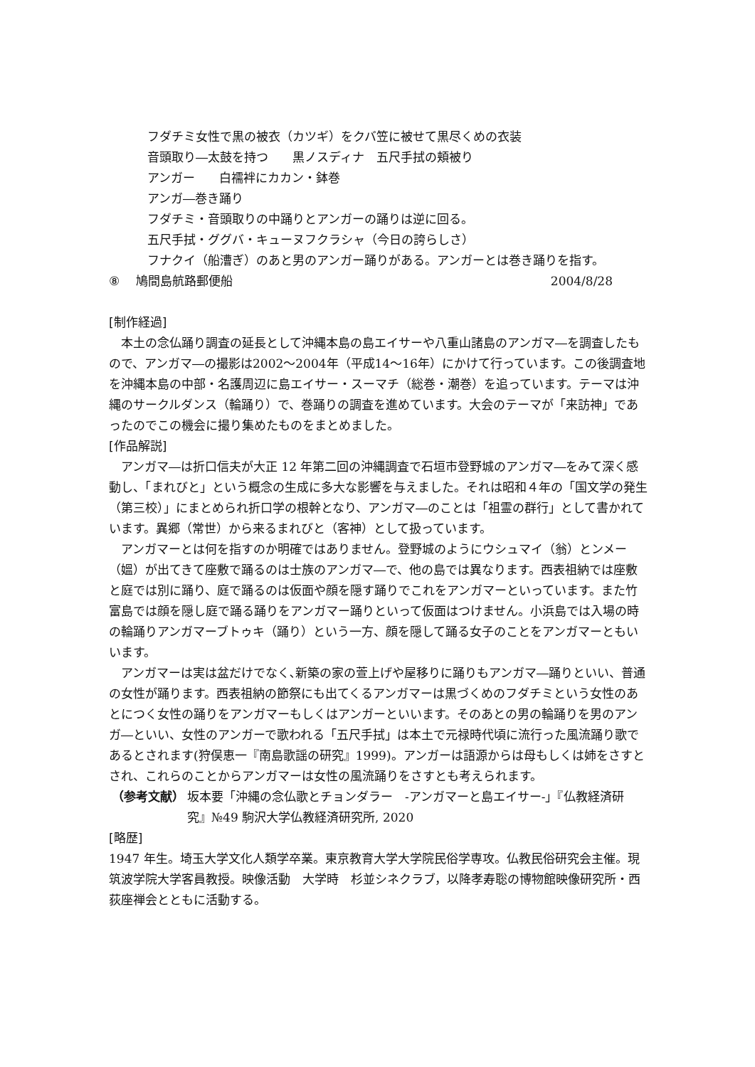フダチミ女性で黒の被衣（カツギ）をクバ笠に被せて黒尽くめの衣装
音頭取り―太鼓を持つ　　黒ノスディナ　五尺手拭の頬被り
アンガー　　白襦袢にカカン・鉢巻
アンガ―巻き踊り
フダチミ・音頭取りの中踊りとアンガーの踊りは逆に回る。
五尺手拭・ググバ・キューヌフクラシャ（今日の誇らしさ）
フナクイ（船漕ぎ）のあと男のアンガー踊りがある。アンガーとは巻き踊りを指す。
⑧　 鳩間島航路郵便船 2004/8/28
[制作経過]
本土の念仏踊り調査の延長として沖縄本島の島エイサーや八重山諸島のアンガマ―を調査したもので、アンガマ―の撮影は2002～2004年（平成14～16年）にかけて行っています。この後調査地を沖縄本島の中部・名護周辺に島エイサー・スーマチ（総巻・潮巻）を追っています。テーマは沖縄のサークルダンス（輪踊り）で、巻踊りの調査を進めています。大会のテーマが「来訪神」であったのでこの機会に撮り集めたものをまとめました。
[作品解説]
アンガマ―は折口信夫が大正 12 年第二回の沖縄調査で石垣市登野城のアンガマ―をみて深く感動し、「まれびと」という概念の生成に多大な影響を与えました。それは昭和４年の「国文学の発生（第三校）」にまとめられ折口学の根幹となり、アンガマ―のことは「祖霊の群行」として書かれています。異郷（常世）から来るまれびと（客神）として扱っています。
アンガマーとは何を指すのか明確ではありません。登野城のようにウシュマイ（翁）とンメー（媼）が出てきて座敷で踊るのは士族のアンガマ―で、他の島では異なります。西表祖納では座敷と庭では別に踊り、庭で踊るのは仮面や顔を隠す踊りでこれをアンガマーといっています。また竹富島では顔を隠し庭で踊る踊りをアンガマー踊りといって仮面はつけません。小浜島では入場の時の輪踊りアンガマーブトゥキ（踊り）という一方、顔を隠して踊る女子のことをアンガマーともいいます。
アンガマーは実は盆だけでなく､新築の家の萱上げや屋移りに踊りもアンガマ―踊りといい、普通の女性が踊ります。西表祖納の節祭にも出てくるアンガマーは黒づくめのフダチミという女性のあとにつく女性の踊りをアンガマーもしくはアンガーといいます。そのあとの男の輪踊りを男のアンガ―といい、女性のアンガーで歌われる「五尺手拭」は本土で元禄時代頃に流行った風流踊り歌であるとされます(狩俣恵一『南島歌謡の研究』1999)。アンガーは語源からは母もしくは姉をさすとされ、これらのことからアンガマーは女性の風流踊りをさすとも考えられます。
（参考文献） 坂本要「沖縄の念仏歌とチョンダラー　-アンガマーと島エイサー-」『仏教経済研究』№49 駒沢大学仏教経済研究所, 2020
[略歴]
1947 年生。埼玉大学文化人類学卒業。東京教育大学大学院民俗学専攻。仏教民俗研究会主催。現筑波学院大学客員教授。映像活動　大学時　杉並シネクラブ，以降孝寿聡の博物館映像研究所・西荻座禅会とともに活動する。